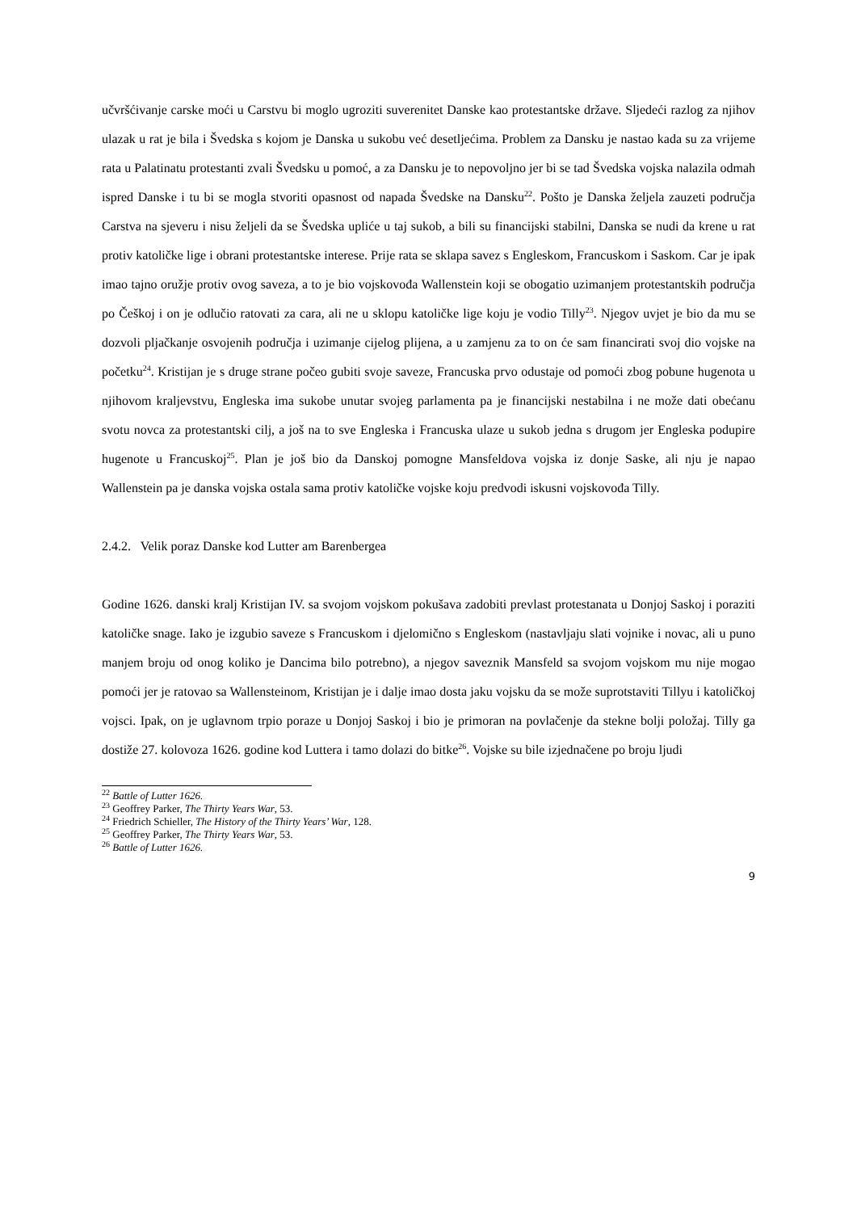učvršćivanje carske moći u Carstvu bi moglo ugroziti suverenitet Danske kao protestantske države. Sljedeći razlog za njihov ulazak u rat je bila i Švedska s kojom je Danska u sukobu već desetljećima. Problem za Dansku je nastao kada su za vrijeme rata u Palatinatu protestanti zvali Švedsku u pomoć, a za Dansku je to nepovoljno jer bi se tad Švedska vojska nalazila odmah ispred Danske i tu bi se mogla stvoriti opasnost od napada Švedske na Dansku<sup>22</sup>. Pošto je Danska željela zauzeti područja Carstva na sjeveru i nisu željeli da se Švedska upliće u taj sukob, a bili su financijski stabilni, Danska se nudi da krene u rat protiv katoličke lige i obrani protestantske interese. Prije rata se sklapa savez s Engleskom, Francuskom i Saskom. Car je ipak imao tajno oružje protiv ovog saveza, a to je bio vojskovođa Wallenstein koji se obogatio uzimanjem protestantskih područja po Češkoj i on je odlučio ratovati za cara, ali ne u sklopu katoličke lige koju je vodio Tilly<sup>23</sup>. Njegov uvjet je bio da mu se dozvoli pljačkanje osvojenih područja i uzimanje cijelog plijena, a u zamjenu za to on će sam financirati svoj dio vojske na početku<sup>24</sup>. Kristijan je s druge strane počeo gubiti svoje saveze, Francuska prvo odustaje od pomoći zbog pobune hugenota u njihovom kraljevstvu, Engleska ima sukobe unutar svojeg parlamenta pa je financijski nestabilna i ne može dati obećanu svotu novca za protestantski cilj, a još na to sve Engleska i Francuska ulaze u sukob jedna s drugom jer Engleska podupire hugenote u Francuskoj<sup>25</sup>. Plan je još bio da Danskoj pomogne Mansfeldova vojska iz donje Saske, ali nju je napao Wallenstein pa je danska vojska ostala sama protiv katoličke vojske koju predvodi iskusni vojskovođa Tilly.
2.4.2. Velik poraz Danske kod Lutter am Barenbergea
Godine 1626. danski kralj Kristijan IV. sa svojom vojskom pokušava zadobiti prevlast protestanata u Donjoj Saskoj i poraziti katoličke snage. Iako je izgubio saveze s Francuskom i djelomično s Engleskom (nastavljaju slati vojnike i novac, ali u puno manjem broju od onog koliko je Dancima bilo potrebno), a njegov saveznik Mansfeld sa svojom vojskom mu nije mogao pomoći jer je ratovao sa Wallensteinom, Kristijan je i dalje imao dosta jaku vojsku da se može suprotstaviti Tillyu i katoličkoj vojsci. Ipak, on je uglavnom trpio poraze u Donjoj Saskoj i bio je primoran na povlačenje da stekne bolji položaj. Tilly ga dostiže 27. kolovoza 1626. godine kod Luttera i tamo dolazi do bitke<sup>26</sup>. Vojske su bile izjednačene po broju ljudi
<sup>22</sup> Battle of Lutter 1626.
<sup>23</sup> Geoffrey Parker, The Thirty Years War, 53.
<sup>24</sup> Friedrich Schieller, The History of the Thirty Years’ War, 128.
<sup>25</sup> Geoffrey Parker, The Thirty Years War, 53.
<sup>26</sup> Battle of Lutter 1626.
9